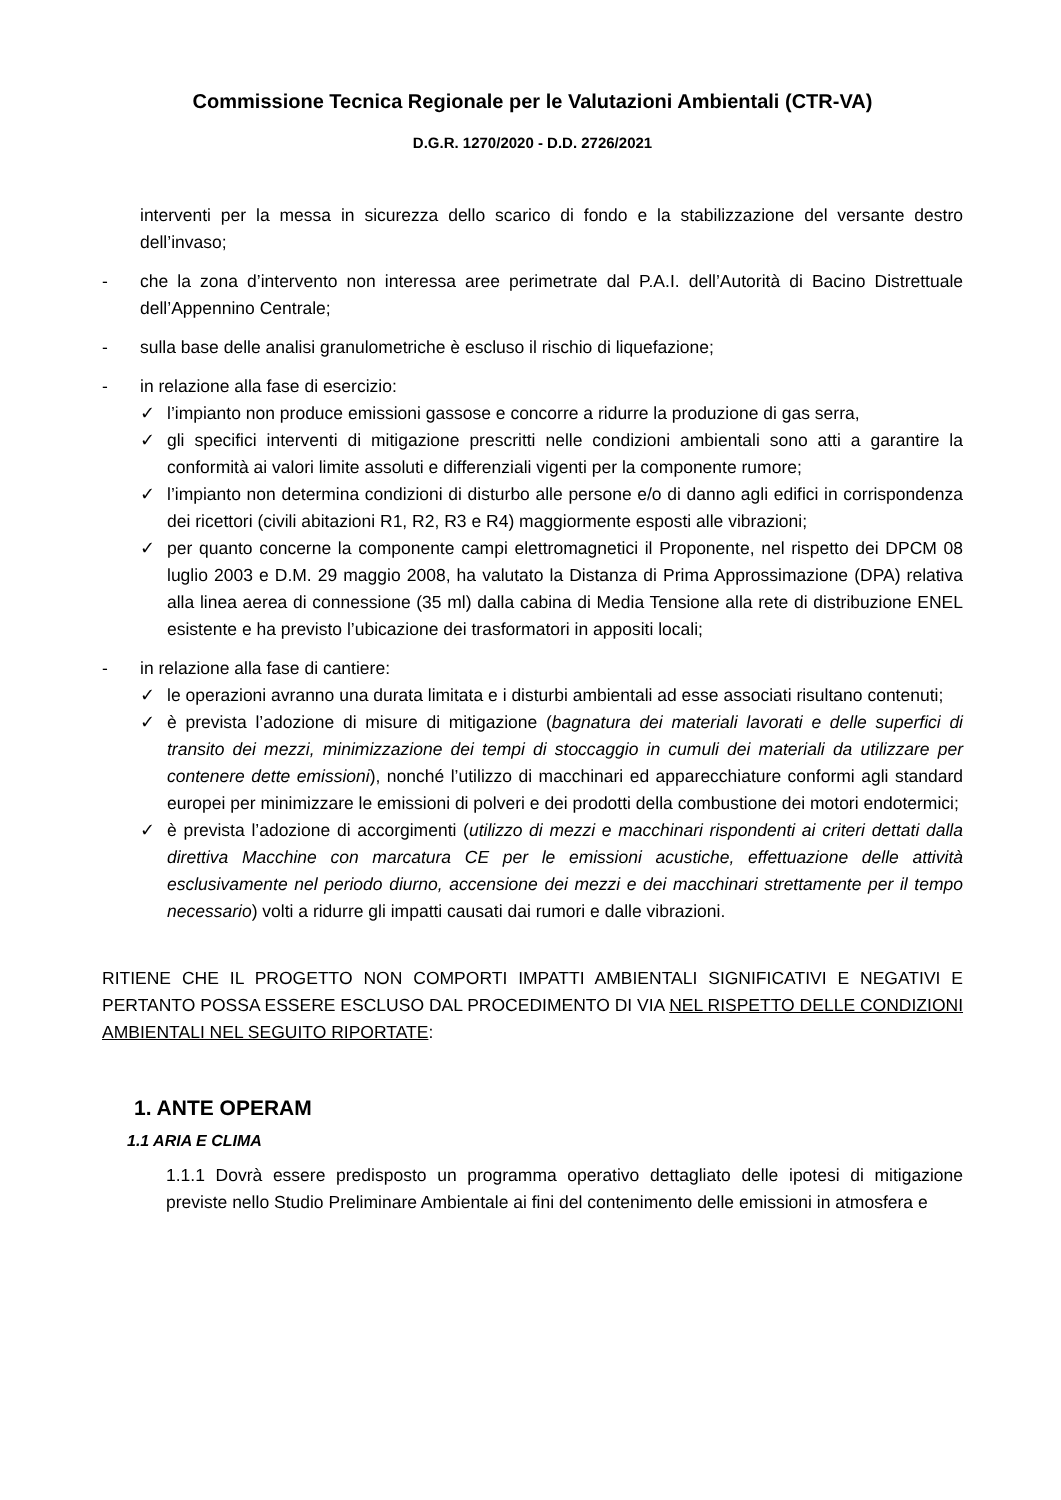Commissione Tecnica Regionale per le Valutazioni Ambientali (CTR-VA)
D.G.R. 1270/2020 - D.D. 2726/2021
interventi per la messa in sicurezza dello scarico di fondo e la stabilizzazione del versante destro dell’invaso;
- che la zona d’intervento non interessa aree perimetrate dal P.A.I. dell’Autorità di Bacino Distrettuale dell’Appennino Centrale;
- sulla base delle analisi granulometriche è escluso il rischio di liquefazione;
- in relazione alla fase di esercizio:
✓ l’impianto non produce emissioni gassose e concorre a ridurre la produzione di gas serra,
✓ gli specifici interventi di mitigazione prescritti nelle condizioni ambientali sono atti a garantire la conformità ai valori limite assoluti e differenziali vigenti per la componente rumore;
✓ l’impianto non determina condizioni di disturbo alle persone e/o di danno agli edifici in corrispondenza dei ricettori (civili abitazioni R1, R2, R3 e R4) maggiormente esposti alle vibrazioni;
✓ per quanto concerne la componente campi elettromagnetici il Proponente, nel rispetto dei DPCM 08 luglio 2003 e D.M. 29 maggio 2008, ha valutato la Distanza di Prima Approssimazione (DPA) relativa alla linea aerea di connessione (35 ml) dalla cabina di Media Tensione alla rete di distribuzione ENEL esistente e ha previsto l’ubicazione dei trasformatori in appositi locali;
- in relazione alla fase di cantiere:
✓ le operazioni avranno una durata limitata e i disturbi ambientali ad esse associati risultano contenuti;
✓ è prevista l’adozione di misure di mitigazione (bagnatura dei materiali lavorati e delle superfici di transito dei mezzi, minimizzazione dei tempi di stoccaggio in cumuli dei materiali da utilizzare per contenere dette emissioni), nonché l’utilizzo di macchinari ed apparecchiature conformi agli standard europei per minimizzare le emissioni di polveri e dei prodotti della combustione dei motori endotermici;
✓ è prevista l’adozione di accorgimenti (utilizzo di mezzi e macchinari rispondenti ai criteri dettati dalla direttiva Macchine con marcatura CE per le emissioni acustiche, effettuazione delle attività esclusivamente nel periodo diurno, accensione dei mezzi e dei macchinari strettamente per il tempo necessario) volti a ridurre gli impatti causati dai rumori e dalle vibrazioni.
RITIENE CHE IL PROGETTO NON COMPORTI IMPATTI AMBIENTALI SIGNIFICATIVI E NEGATIVI E PERTANTO POSSA ESSERE ESCLUSO DAL PROCEDIMENTO DI VIA NEL RISPETTO DELLE CONDIZIONI AMBIENTALI NEL SEGUITO RIPORTATE:
1. ANTE OPERAM
1.1 ARIA E CLIMA
1.1.1 Dovrà essere predisposto un programma operativo dettagliato delle ipotesi di mitigazione previste nello Studio Preliminare Ambientale ai fini del contenimento delle emissioni in atmosfera e